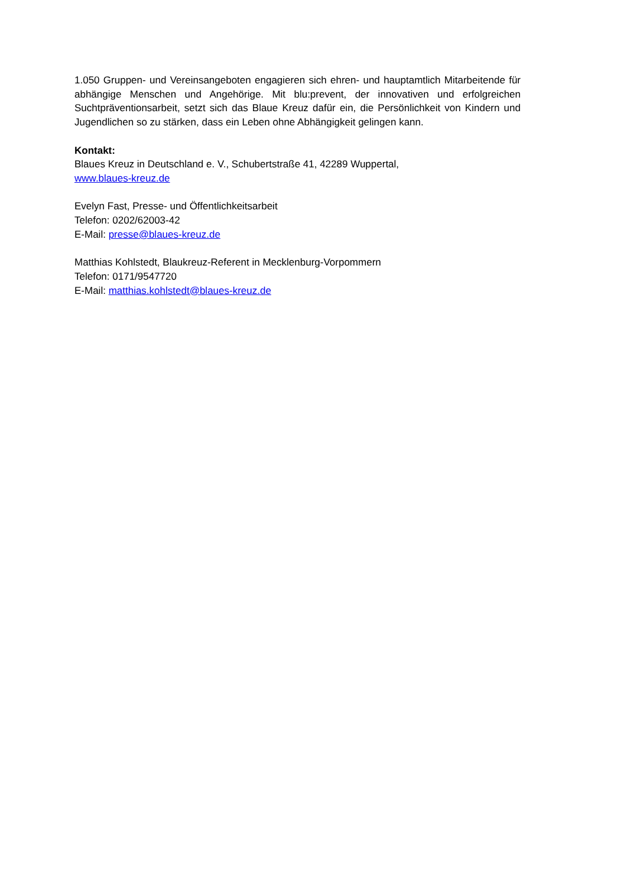1.050 Gruppen- und Vereinsangeboten engagieren sich ehren- und hauptamtlich Mitarbeitende für abhängige Menschen und Angehörige. Mit blu:prevent, der innovativen und erfolgreichen Suchtpräventionsarbeit, setzt sich das Blaue Kreuz dafür ein, die Persönlichkeit von Kindern und Jugendlichen so zu stärken, dass ein Leben ohne Abhängigkeit gelingen kann.
Kontakt:
Blaues Kreuz in Deutschland e. V., Schubertstraße 41, 42289 Wuppertal,
www.blaues-kreuz.de
Evelyn Fast, Presse- und Öffentlichkeitsarbeit
Telefon: 0202/62003-42
E-Mail: presse@blaues-kreuz.de
Matthias Kohlstedt, Blaukreuz-Referent in Mecklenburg-Vorpommern
Telefon: 0171/9547720
E-Mail: matthias.kohlstedt@blaues-kreuz.de